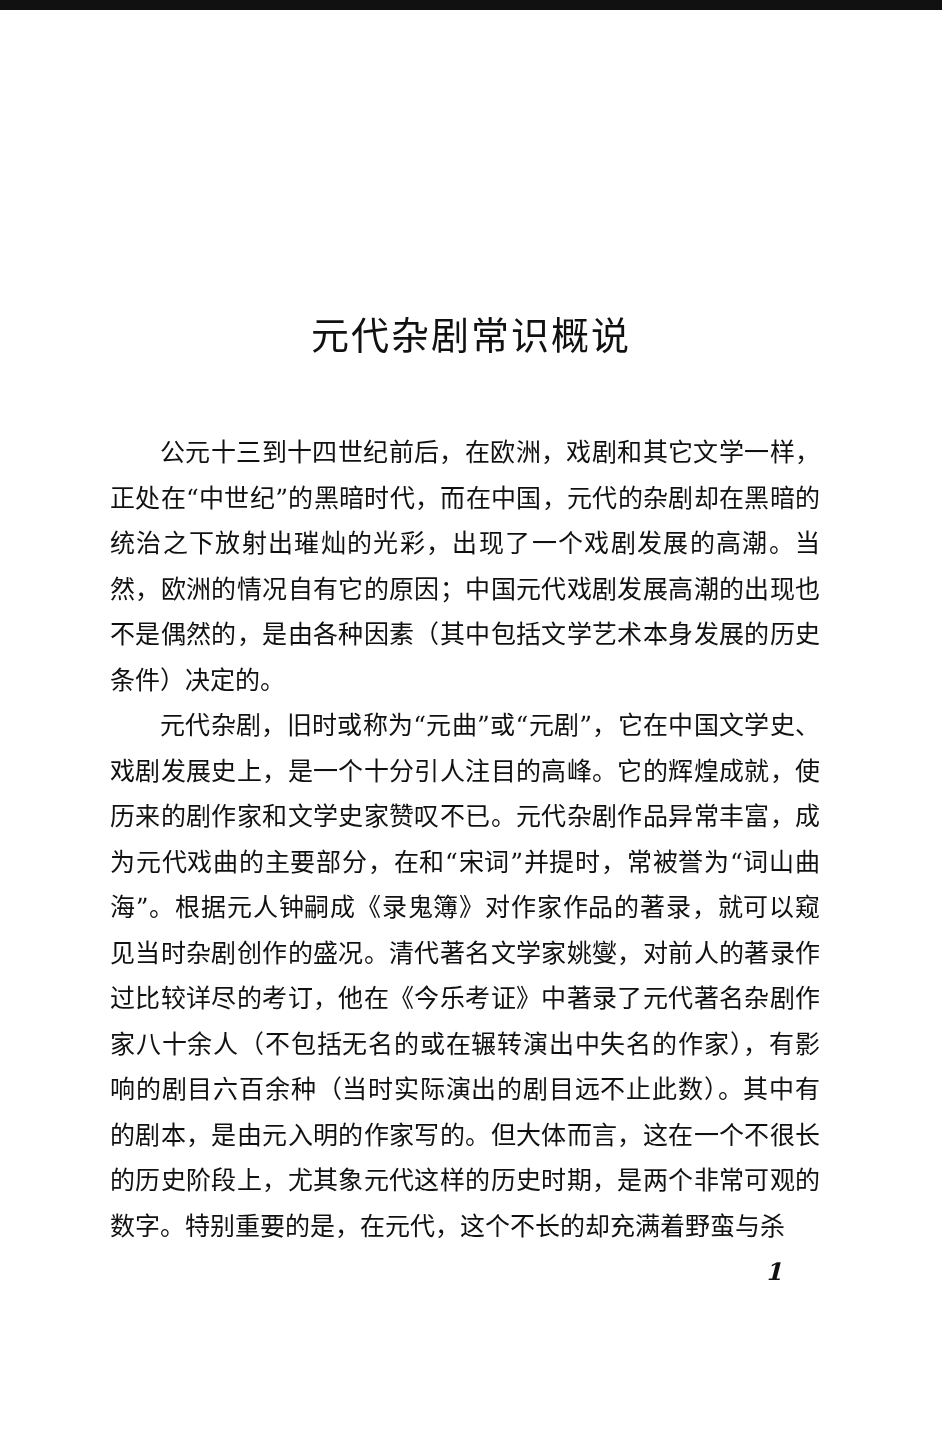元代杂剧常识概说
公元十三到十四世纪前后，在欧洲，戏剧和其它文学一样，正处在“中世纪”的黑暗时代，而在中国，元代的杂剧却在黑暗的统治之下放射出璀灿的光彩，出现了一个戏剧发展的高潮。当然，欧洲的情况自有它的原因；中国元代戏剧发展高潮的出现也不是偶然的，是由各种因素（其中包括文学艺术本身发展的历史条件）决定的。
元代杂剧，旧时或称为“元曲”或“元剧”，它在中国文学史、戏剧发展史上，是一个十分引人注目的高峰。它的辉煌成就，使历来的剧作家和文学史家赞叹不已。元代杂剧作品异常丰富，成为元代戏曲的主要部分，在和“宋词”并提时，常被誉为“词山曲海”。根据元人钟嗣成《录鬼簿》对作家作品的著录，就可以窥见当时杂剧创作的盛况。清代著名文学家姚燮，对前人的著录作过比较详尽的考订，他在《今乐考证》中著录了元代著名杂剧作家八十余人（不包括无名的或在辗转演出中失名的作家），有影响的剧目六百余种（当时实际演出的剧目远不止此数）。其中有的剧本，是由元入明的作家写的。但大体而言，这在一个不很长的历史阶段上，尤其象元代这样的历史时期，是两个非常可观的数字。特别重要的是，在元代，这个不长的却充满着野蛮与杀
1